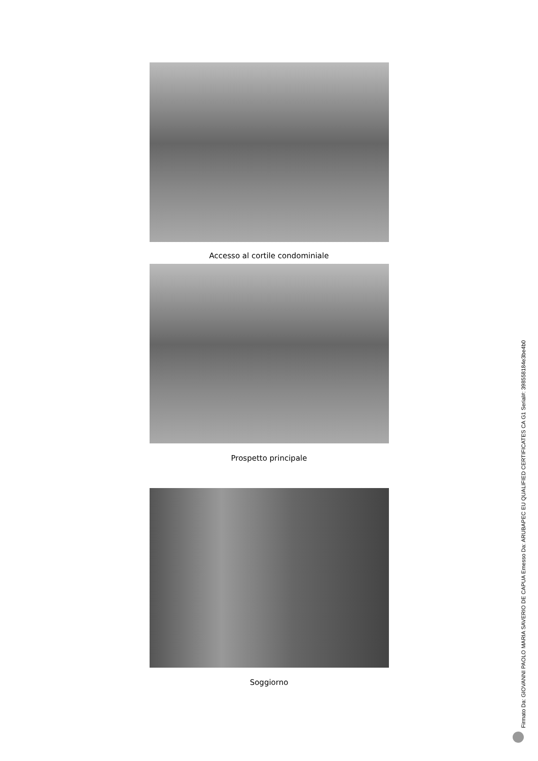Accesso al cortile condominiale
Prospetto principale
Soggiorno
Firmato Da: GIOVANNI PAOLO MARIA SAVERIO DE CAPUA Emesso Da: ARUBAPEC EU QUALIFIED CERTIFICATES CA G1 Serial#: 398558184e3be4b0